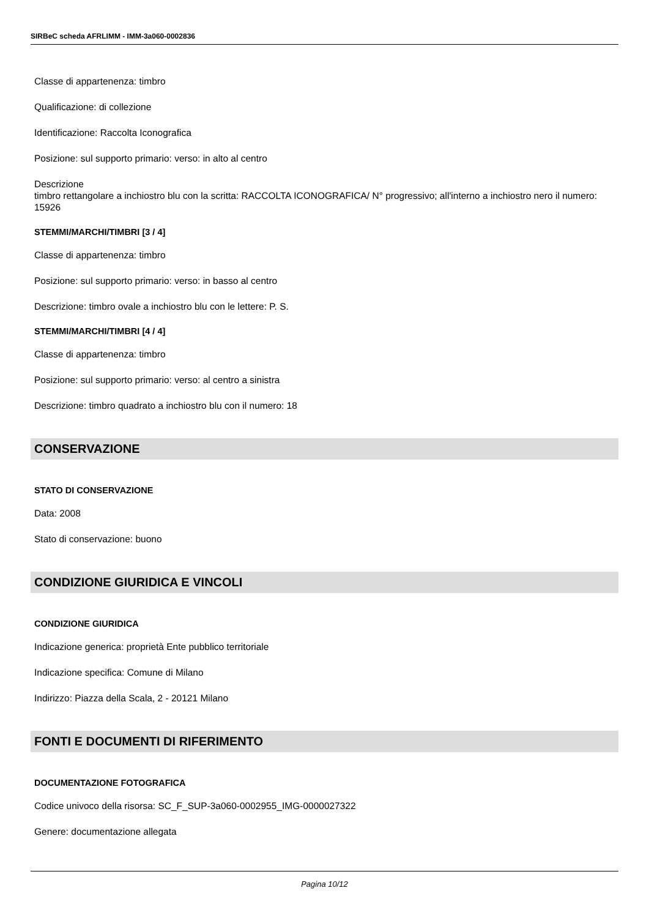SIRBeC scheda AFRLIMM - IMM-3a060-0002836
Classe di appartenenza: timbro
Qualificazione: di collezione
Identificazione: Raccolta Iconografica
Posizione: sul supporto primario: verso: in alto al centro
Descrizione
timbro rettangolare a inchiostro blu con la scritta: RACCOLTA ICONOGRAFICA/ N° progressivo; all'interno a inchiostro nero il numero: 15926
STEMMI/MARCHI/TIMBRI [3 / 4]
Classe di appartenenza: timbro
Posizione: sul supporto primario: verso: in basso al centro
Descrizione: timbro ovale a inchiostro blu con le lettere: P. S.
STEMMI/MARCHI/TIMBRI [4 / 4]
Classe di appartenenza: timbro
Posizione: sul supporto primario: verso: al centro a sinistra
Descrizione: timbro quadrato a inchiostro blu con il numero: 18
CONSERVAZIONE
STATO DI CONSERVAZIONE
Data: 2008
Stato di conservazione: buono
CONDIZIONE GIURIDICA E VINCOLI
CONDIZIONE GIURIDICA
Indicazione generica: proprietà Ente pubblico territoriale
Indicazione specifica: Comune di Milano
Indirizzo: Piazza della Scala, 2 - 20121 Milano
FONTI E DOCUMENTI DI RIFERIMENTO
DOCUMENTAZIONE FOTOGRAFICA
Codice univoco della risorsa: SC_F_SUP-3a060-0002955_IMG-0000027322
Genere: documentazione allegata
Pagina 10/12